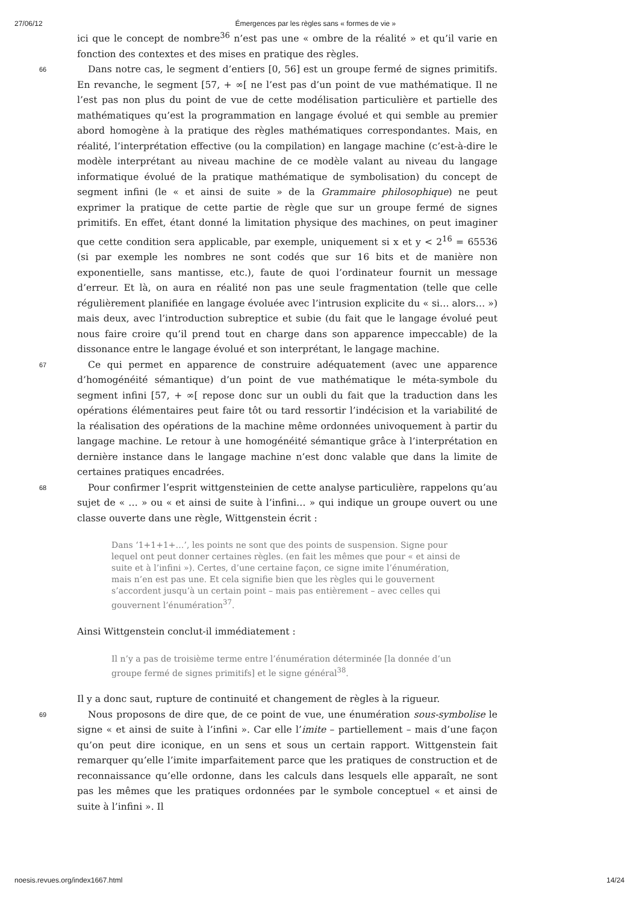27/06/12 Émergences par les règles sans « formes de vie »
ici que le concept de nombre<sup>36</sup> n’est pas une « ombre de la réalité » et qu’il varie en fonction des contextes et des mises en pratique des règles.
66
Dans notre cas, le segment d’entiers [0, 56] est un groupe fermé de signes primitifs. En revanche, le segment [57, + ∞[ ne l’est pas d’un point de vue mathématique. Il ne l’est pas non plus du point de vue de cette modélisation particulière et partielle des mathématiques qu’est la programmation en langage évolué et qui semble au premier abord homogène à la pratique des règles mathématiques correspondantes. Mais, en réalité, l’interprétation effective (ou la compilation) en langage machine (c’est-à-dire le modèle interprétant au niveau machine de ce modèle valant au niveau du langage informatique évolué de la pratique mathématique de symbolisation) du concept de segment infini (le « et ainsi de suite » de la Grammaire philosophique) ne peut exprimer la pratique de cette partie de règle que sur un groupe fermé de signes primitifs. En effet, étant donné la limitation physique des machines, on peut imaginer que cette condition sera applicable, par exemple, uniquement si x et y < 2<sup>16</sup> = 65536 (si par exemple les nombres ne sont codés que sur 16 bits et de manière non exponentielle, sans mantisse, etc.), faute de quoi l’ordinateur fournit un message d’erreur. Et là, on aura en réalité non pas une seule fragmentation (telle que celle régulièrement planifiée en langage évoluée avec l’intrusion explicite du « si… alors… ») mais deux, avec l’introduction subreptice et subie (du fait que le langage évolué peut nous faire croire qu’il prend tout en charge dans son apparence impeccable) de la dissonance entre le langage évolué et son interprétant, le langage machine.
67
Ce qui permet en apparence de construire adéquatement (avec une apparence d’homogénéité sémantique) d’un point de vue mathématique le méta-symbole du segment infini [57, + ∞[ repose donc sur un oubli du fait que la traduction dans les opérations élémentaires peut faire tôt ou tard ressortir l’indécision et la variabilité de la réalisation des opérations de la machine même ordonnées univoquement à partir du langage machine. Le retour à une homogénéité sémantique grâce à l’interprétation en dernière instance dans le langage machine n’est donc valable que dans la limite de certaines pratiques encadrées.
68
Pour confirmer l’esprit wittgensteinien de cette analyse particulière, rappelons qu’au sujet de « … » ou « et ainsi de suite à l’infini… » qui indique un groupe ouvert ou une classe ouverte dans une règle, Wittgenstein écrit :
Dans ‘1+1+1+…’, les points ne sont que des points de suspension. Signe pour lequel ont peut donner certaines règles. (en fait les mêmes que pour « et ainsi de suite et à l’infini »). Certes, d’une certaine façon, ce signe imite l’énumération, mais n’en est pas une. Et cela signifie bien que les règles qui le gouvernent s’accordent jusqu’à un certain point – mais pas entièrement – avec celles qui gouvernent l’énumération<sup>37</sup>.
Ainsi Wittgenstein conclut-il immédiatement :
Il n’y a pas de troisième terme entre l’énumération déterminée [la donnée d’un groupe fermé de signes primitifs] et le signe général<sup>38</sup>.
Il y a donc saut, rupture de continuité et changement de règles à la rigueur.
69
Nous proposons de dire que, de ce point de vue, une énumération sous-symbolise le signe « et ainsi de suite à l’infini ». Car elle l’imite – partiellement – mais d’une façon qu’on peut dire iconique, en un sens et sous un certain rapport. Wittgenstein fait remarquer qu’elle l’imite imparfaitement parce que les pratiques de construction et de reconnaissance qu’elle ordonne, dans les calculs dans lesquels elle apparaît, ne sont pas les mêmes que les pratiques ordonnées par le symbole conceptuel « et ainsi de suite à l’infini ». Il
noesis.revues.org/index1667.html 14/24